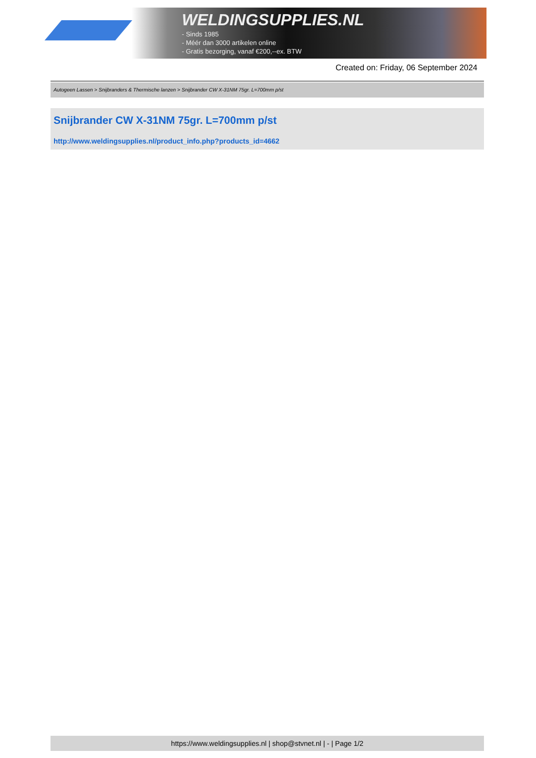WELDINGSUPPLIES.NL
- Sinds 1985
- Méér dan 3000 artikelen online
- Gratis bezorging, vanaf €200,--ex. BTW
Created on: Friday, 06 September 2024
Autogeen Lassen > Snijbranders & Thermische lanzen > Snijbrander CW X-31NM 75gr. L=700mm p/st
Snijbrander CW X-31NM 75gr. L=700mm p/st
http://www.weldingsupplies.nl/product_info.php?products_id=4662
https://www.weldingsupplies.nl | shop@stvnet.nl | - | Page 1/2